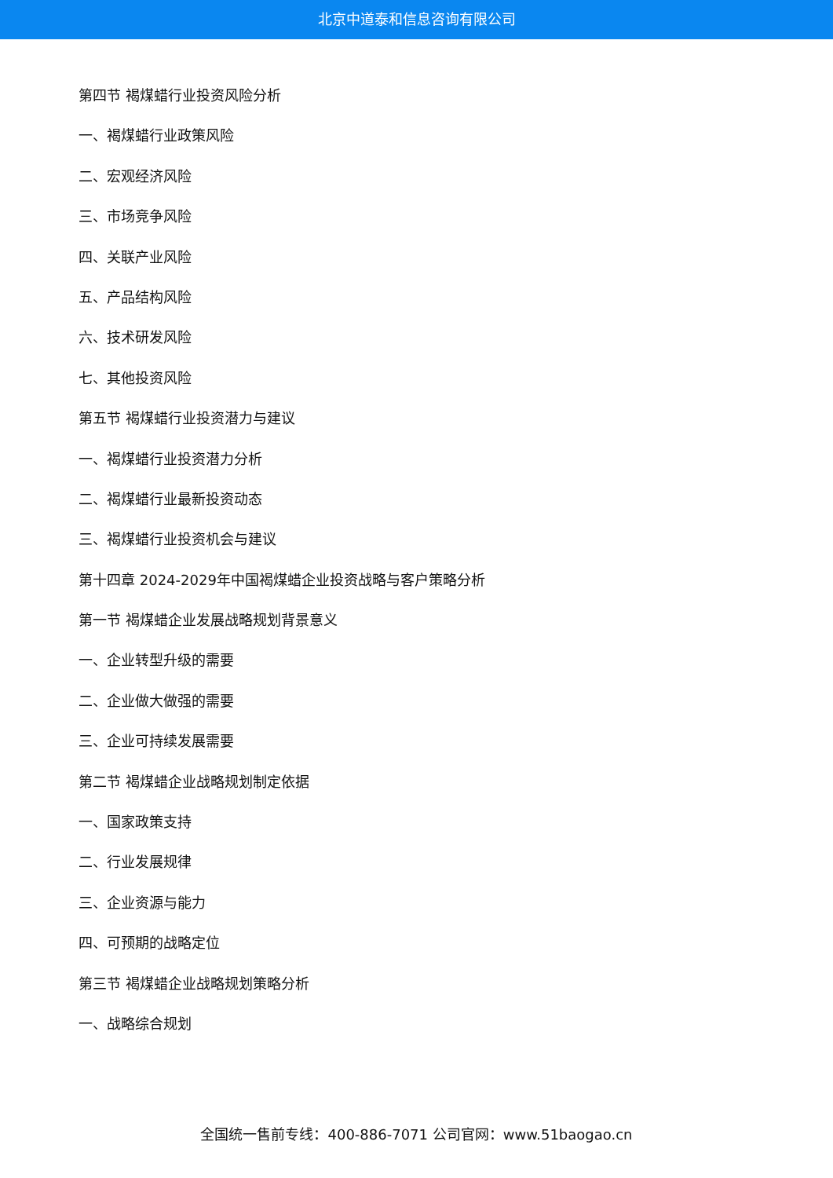北京中道泰和信息咨询有限公司
第四节 褐煤蜡行业投资风险分析
一、褐煤蜡行业政策风险
二、宏观经济风险
三、市场竞争风险
四、关联产业风险
五、产品结构风险
六、技术研发风险
七、其他投资风险
第五节 褐煤蜡行业投资潜力与建议
一、褐煤蜡行业投资潜力分析
二、褐煤蜡行业最新投资动态
三、褐煤蜡行业投资机会与建议
第十四章 2024-2029年中国褐煤蜡企业投资战略与客户策略分析
第一节 褐煤蜡企业发展战略规划背景意义
一、企业转型升级的需要
二、企业做大做强的需要
三、企业可持续发展需要
第二节 褐煤蜡企业战略规划制定依据
一、国家政策支持
二、行业发展规律
三、企业资源与能力
四、可预期的战略定位
第三节 褐煤蜡企业战略规划策略分析
一、战略综合规划
全国统一售前专线：400-886-7071 公司官网：www.51baogao.cn